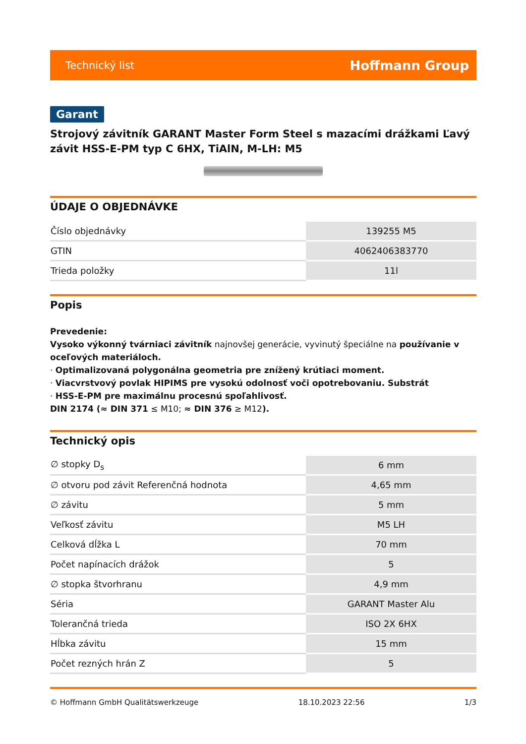Technický list Hoffmann Group
Garant
Strojový závitník GARANT Master Form Steel s mazacími drážkami Ľavý závit HSS-E-PM typ C 6HX, TiAlN, M-LH: M5
ÚDAJE O OBJEDNÁVKE
| Číslo objednávky | 139255 M5 |
| GTIN | 4062406383770 |
| Trieda položky | 11l |
Popis
Prevedenie:
Vysoko výkonný tvárniaci závitník najnovšej generácie, vyvinutý špeciálne na používanie v oceľových materiáloch.
· Optimalizovaná polygonálna geometria pre znížený krútiaci moment.
· Viacvrstvový povlak HIPIMS pre vysokú odolnosť voči opotrebovaniu. Substrát
· HSS-E-PM pre maximálnu procesnú spoľahlivosť.
DIN 2174 (≈ DIN 371 ≤ M10; ≈ DIN 376 ≥ M12).
Technický opis
| ∅ stopky D<sub>s</sub> | 6 mm |
| ∅ otvoru pod závit Referenčná hodnota | 4,65 mm |
| ∅ závitu | 5 mm |
| Veľkosť závitu | M5 LH |
| Celková dĺžka L | 70 mm |
| Počet napínacích drážok | 5 |
| ∅ stopka štvorhranu | 4,9 mm |
| Séria | GARANT Master Alu |
| Tolerančná trieda | ISO 2X 6HX |
| Hĺbka závitu | 15 mm |
| Počet rezných hrán Z | 5 |
© Hoffmann GmbH Qualitätswerkzeuge 18.10.2023 22:56 1/3